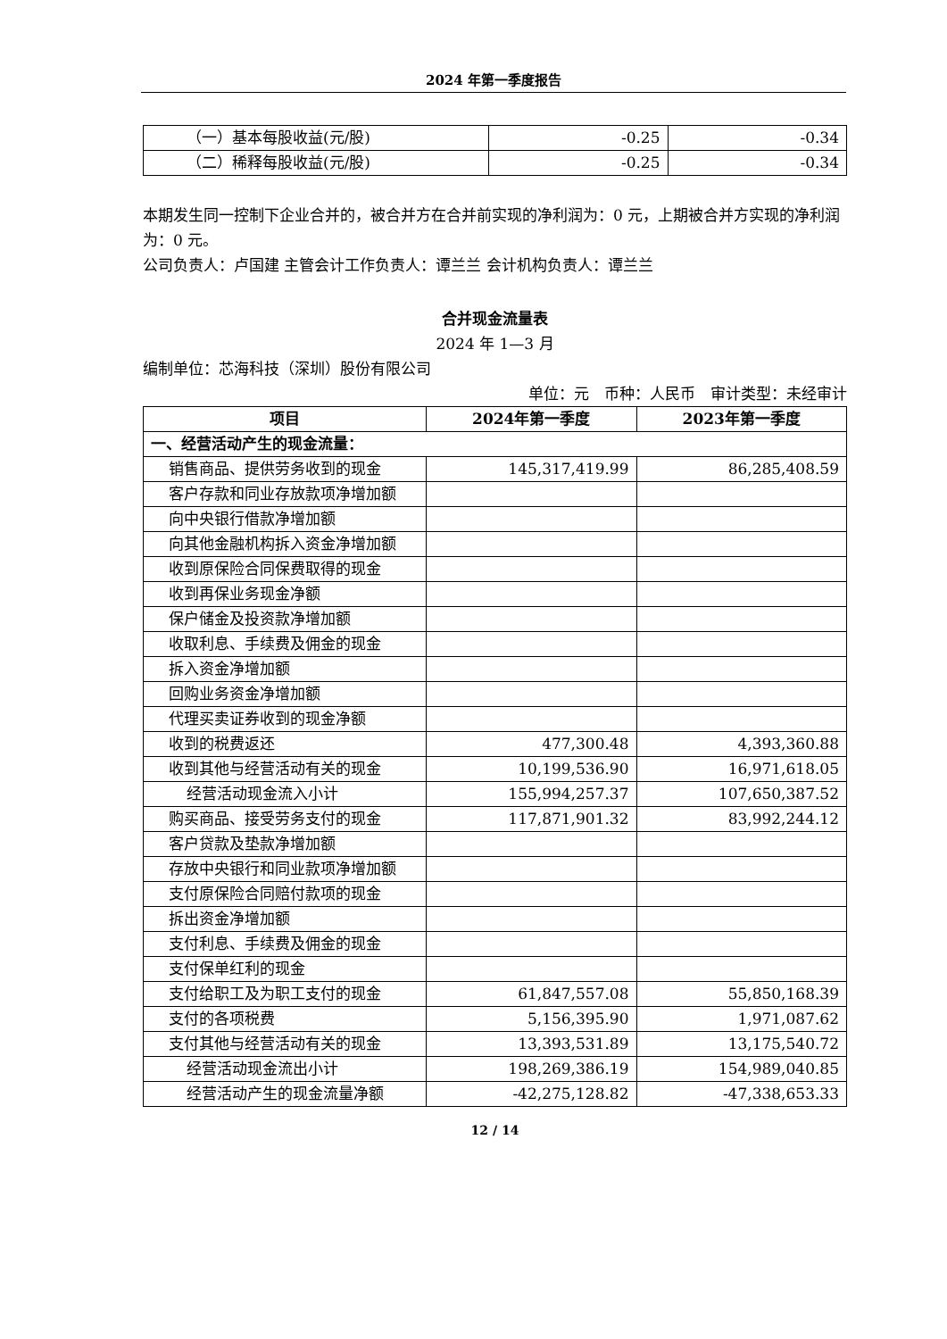2024 年第一季度报告
| （一）基本每股收益(元/股) | -0.25 | -0.34 |
| （二）稀释每股收益(元/股) | -0.25 | -0.34 |
本期发生同一控制下企业合并的，被合并方在合并前实现的净利润为：0 元，上期被合并方实现的净利润为：0 元。
公司负责人：卢国建 主管会计工作负责人：谭兰兰 会计机构负责人：谭兰兰
合并现金流量表
2024 年 1—3 月
编制单位：芯海科技（深圳）股份有限公司
单位：元　币种：人民币　审计类型：未经审计
| 项目 | 2024年第一季度 | 2023年第一季度 |
| --- | --- | --- |
| 一、经营活动产生的现金流量： | | |
| 销售商品、提供劳务收到的现金 | 145,317,419.99 | 86,285,408.59 |
| 客户存款和同业存放款项净增加额 | | |
| 向中央银行借款净增加额 | | |
| 向其他金融机构拆入资金净增加额 | | |
| 收到原保险合同保费取得的现金 | | |
| 收到再保业务现金净额 | | |
| 保户储金及投资款净增加额 | | |
| 收取利息、手续费及佣金的现金 | | |
| 拆入资金净增加额 | | |
| 回购业务资金净增加额 | | |
| 代理买卖证券收到的现金净额 | | |
| 收到的税费返还 | 477,300.48 | 4,393,360.88 |
| 收到其他与经营活动有关的现金 | 10,199,536.90 | 16,971,618.05 |
| 经营活动现金流入小计 | 155,994,257.37 | 107,650,387.52 |
| 购买商品、接受劳务支付的现金 | 117,871,901.32 | 83,992,244.12 |
| 客户贷款及垫款净增加额 | | |
| 存放中央银行和同业款项净增加额 | | |
| 支付原保险合同赔付款项的现金 | | |
| 拆出资金净增加额 | | |
| 支付利息、手续费及佣金的现金 | | |
| 支付保单红利的现金 | | |
| 支付给职工及为职工支付的现金 | 61,847,557.08 | 55,850,168.39 |
| 支付的各项税费 | 5,156,395.90 | 1,971,087.62 |
| 支付其他与经营活动有关的现金 | 13,393,531.89 | 13,175,540.72 |
| 经营活动现金流出小计 | 198,269,386.19 | 154,989,040.85 |
| 经营活动产生的现金流量净额 | -42,275,128.82 | -47,338,653.33 |
12 / 14